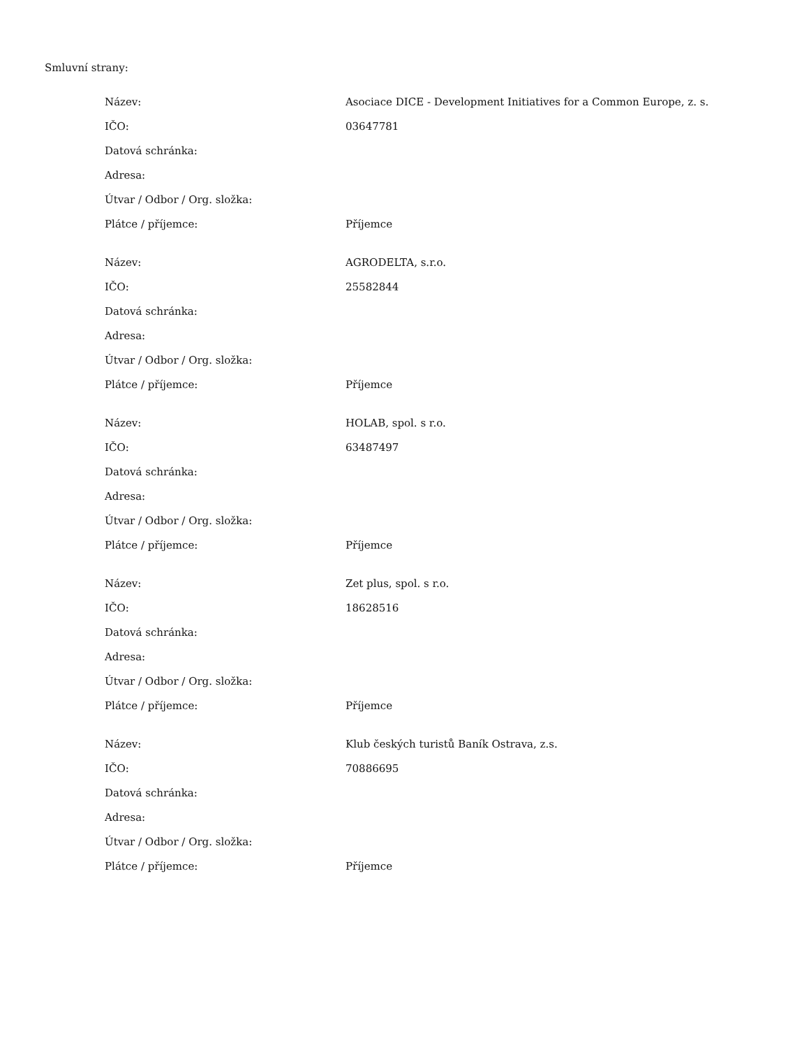Smluvní strany:
| Název: | Asociace DICE - Development Initiatives for a Common Europe, z. s. |
| IČO: | 03647781 |
| Datová schránka: | |
| Adresa: | |
| Útvar / Odbor / Org. složka: | |
| Plátce / příjemce: | Příjemce |
| Název: | AGRODELTA, s.r.o. |
| IČO: | 25582844 |
| Datová schránka: | |
| Adresa: | |
| Útvar / Odbor / Org. složka: | |
| Plátce / příjemce: | Příjemce |
| Název: | HOLAB, spol. s r.o. |
| IČO: | 63487497 |
| Datová schránka: | |
| Adresa: | |
| Útvar / Odbor / Org. složka: | |
| Plátce / příjemce: | Příjemce |
| Název: | Zet plus, spol. s r.o. |
| IČO: | 18628516 |
| Datová schránka: | |
| Adresa: | |
| Útvar / Odbor / Org. složka: | |
| Plátce / příjemce: | Příjemce |
| Název: | Klub českých turistů Baník Ostrava, z.s. |
| IČO: | 70886695 |
| Datová schránka: | |
| Adresa: | |
| Útvar / Odbor / Org. složka: | |
| Plátce / příjemce: | Příjemce |